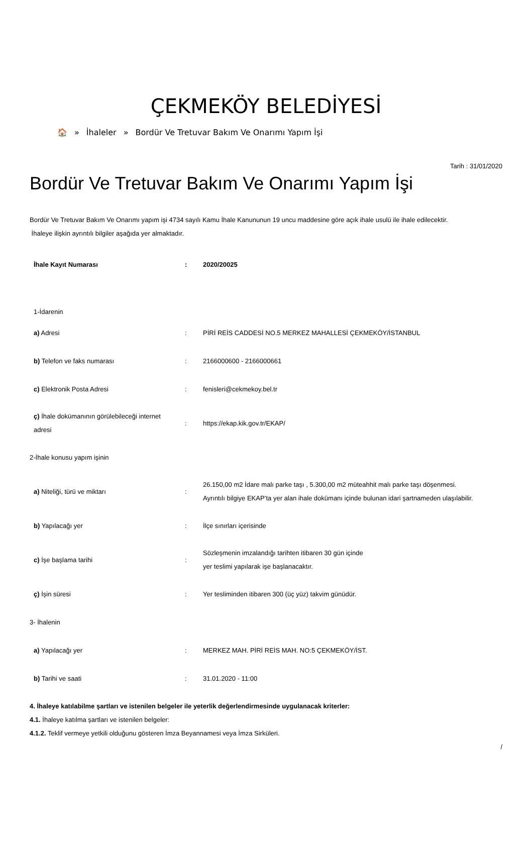ÇEKMEKÖY BELEDİYESİ
🏠 » İhaleler » Bordür Ve Tretuvar Bakım Ve Onarımı Yapım İşi
Tarih : 31/01/2020
Bordür Ve Tretuvar Bakım Ve Onarımı Yapım İşi
Bordür Ve Tretuvar Bakım Ve Onarımı yapım işi 4734 sayılı Kamu İhale Kanununun 19 uncu maddesine göre açık ihale usulü ile ihale edilecektir.
İhaleye ilişkin ayrıntılı bilgiler aşağıda yer almaktadır.
| İhale Kayıt Numarası | : | 2020/20025 |
| 1-İdarenin | | |
| a) Adresi | : | PİRİ REİS CADDESİ NO.5 MERKEZ MAHALLESİ ÇEKMEKÖY/İSTANBUL |
| b) Telefon ve faks numarası | : | 2166000600 - 2166000661 |
| c) Elektronik Posta Adresi | : | fenisleri@cekmekoy.bel.tr |
| ç) İhale dokümanının görülebileceği internet adresi | : | https://ekap.kik.gov.tr/EKAP/ |
| 2-İhale konusu yapım işinin | | |
| a) Niteliği, türü ve miktarı | : | 26.150,00 m2 İdare malı parke taşı , 5.300,00 m2 müteahhit malı parke taşı döşenmesi. Ayrıntılı bilgiye EKAP’ta yer alan ihale dokümanı içinde bulunan idari şartnameden ulaşılabilir. |
| b) Yapılacağı yer | : | İlçe sınırları içerisinde |
| c) İşe başlama tarihi | : | Sözleşmenin imzalandığı tarihten itibaren 30 gün içinde yer teslimi yapılarak işe başlanacaktır. |
| ç) İşin süresi | : | Yer tesliminden itibaren 300 (üç yüz) takvim günüdür. |
| 3- İhalenin | | |
| a) Yapılacağı yer | : | MERKEZ MAH. PİRİ REİS MAH. NO:5 ÇEKMEKÖY/İST. |
| b) Tarihi ve saati | : | 31.01.2020 - 11:00 |
4. İhaleye katılabilme şartları ve istenilen belgeler ile yeterlik değerlendirmesinde uygulanacak kriterler:
4.1. İhaleye katılma şartları ve istenilen belgeler:
4.1.2. Teklif vermeye yetkili olduğunu gösteren İmza Beyannamesi veya İmza Sirküleri.
/